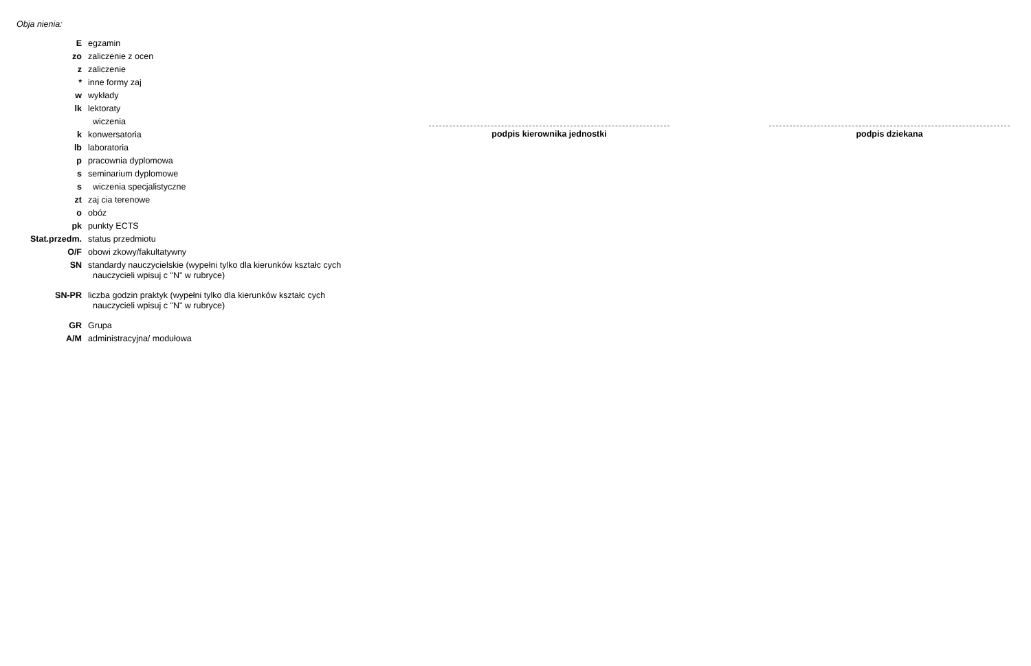Obja nienia:
| E | egzamin |
| zo | zaliczenie z ocen |
| z | zaliczenie |
| * | inne formy zaj |
| w | wykłady |
| lk | lektoraty |
| | wiczenia |
| k | konwersatoria |
| lb | laboratoria |
| p | pracownia dyplomowa |
| s | seminarium dyplomowe |
| s | wiczenia specjalistyczne |
| zt | zaj cia terenowe |
| o | obóz |
| pk | punkty ECTS |
| Stat.przedm. | status przedmiotu |
| O/F | obowi zkowy/fakultatywny |
| SN | standardy nauczycielskie (wypełni tylko dla kierunków kształc cych nauczycieli wpisuj c "N" w rubryce) |
| SN-PR | liczba godzin praktyk (wypełni tylko dla kierunków kształc cych nauczycieli wpisuj c "N" w rubryce) |
| GR | Grupa |
| A/M | administracyjna/ modułowa |
podpis kierownika jednostki podpis dziekana